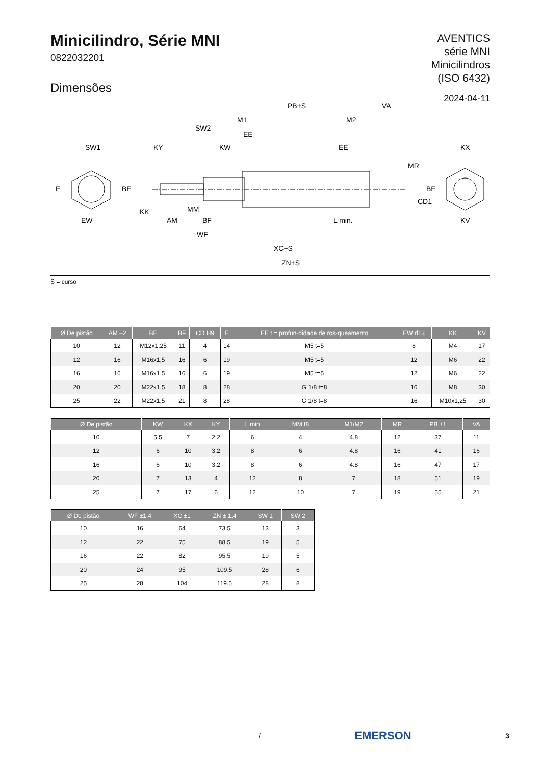Minicilindro, Série MNI
0822032201
Dimensões
AVENTICS
série MNI
Minicilindros
(ISO 6432)
2024-04-11
SW1
KY
KW
EE
KX
PB+S
VA
M1
M2
SW2
EE
MR
EW
AM
BF
L min.
KV
WF
XC+S
ZN+S
E
BE
KK
MM
CD1
BE
S = curso
| Ø De pistão | AM –2 | BE | BF | CD H9 | E | EE t = profun-didade de ros-queamento | EW d13 | KK | KV |
| --- | --- | --- | --- | --- | --- | --- | --- | --- | --- |
| 10 | 12 | M12x1,25 | 11 | 4 | 14 | M5 t=5 | 8 | M4 | 17 |
| 12 | 16 | M16x1,5 | 16 | 6 | 19 | M5 t=5 | 12 | M6 | 22 |
| 16 | 16 | M16x1,5 | 16 | 6 | 19 | M5 t=5 | 12 | M6 | 22 |
| 20 | 20 | M22x1,5 | 18 | 8 | 28 | G 1/8 t=8 | 16 | M8 | 30 |
| 25 | 22 | M22x1,5 | 21 | 8 | 28 | G 1/8 t=8 | 16 | M10x1,25 | 30 |
| Ø De pistão | KW | KX | KY | L min | MM f8 | M1/M2 | MR | PB ±1 | VA |
| --- | --- | --- | --- | --- | --- | --- | --- | --- | --- |
| 10 | 5.5 | 7 | 2.2 | 6 | 4 | 4.8 | 12 | 37 | 11 |
| 12 | 6 | 10 | 3.2 | 8 | 6 | 4.8 | 16 | 41 | 16 |
| 16 | 6 | 10 | 3.2 | 8 | 6 | 4.8 | 16 | 47 | 17 |
| 20 | 7 | 13 | 4 | 12 | 8 | 7 | 18 | 51 | 19 |
| 25 | 7 | 17 | 6 | 12 | 10 | 7 | 19 | 55 | 21 |
| Ø De pistão | WF ±1,4 | XC ±1 | ZN ± 1,4 | SW 1 | SW 2 |
| --- | --- | --- | --- | --- | --- |
| 10 | 16 | 64 | 73.5 | 13 | 3 |
| 12 | 22 | 75 | 88.5 | 19 | 5 |
| 16 | 22 | 82 | 95.5 | 19 | 5 |
| 20 | 24 | 95 | 109.5 | 28 | 6 |
| 25 | 28 | 104 | 119.5 | 28 | 8 |
/ EMERSON 3